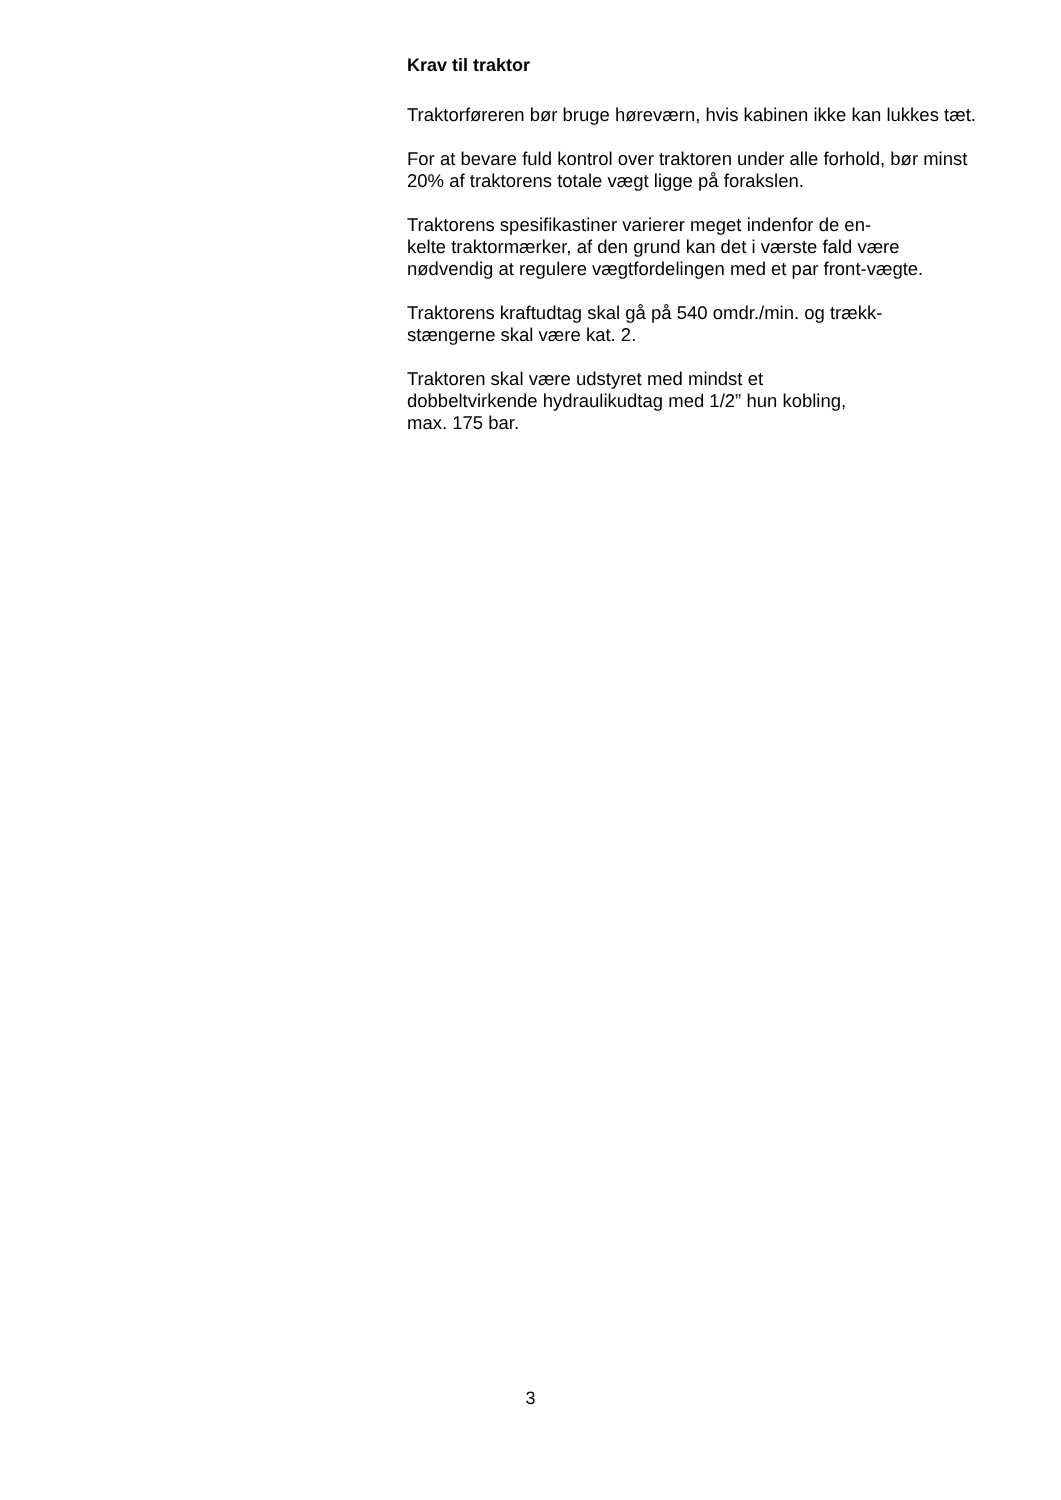Krav til traktor
Traktorføreren bør bruge høreværn, hvis kabinen ikke kan lukkes tæt.
For at bevare fuld kontrol over traktoren under alle forhold, bør minst 20% af traktorens totale vægt ligge på forakslen.
Traktorens spesifikastiner varierer meget indenfor de en-
kelte traktormærker, af den grund kan det i værste fald være nødvendig at regulere vægtfordelingen med et par front-vægte.
Traktorens kraftudtag skal gå på 540 omdr./min. og trækk-
stængerne skal være kat. 2.
Traktoren skal være udstyret med mindst et
dobbeltvirkende hydraulikudtag med 1/2” hun kobling,
max. 175 bar.
3